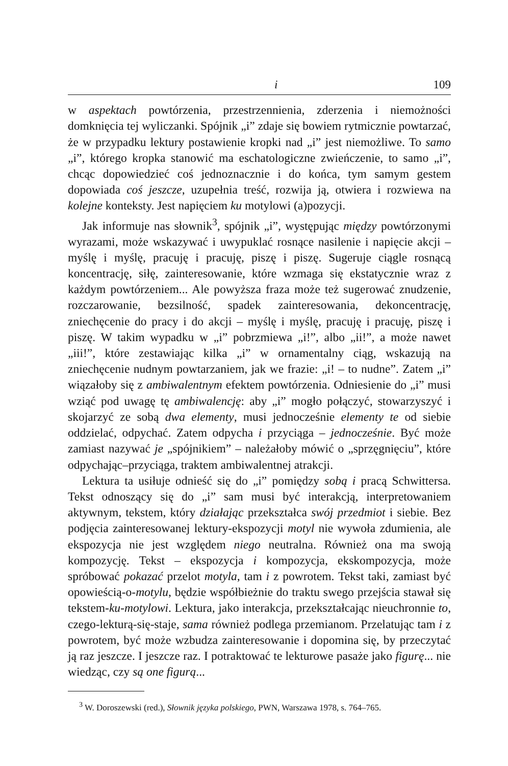i 109
w aspektach powtórzenia, przestrzennienia, zderzenia i niemożności domknięcia tej wyliczanki. Spójnik „i” zdaje się bowiem rytmicznie powtarzać, że w przypadku lektury postawienie kropki nad „i” jest niemożliwe. To samo „i”, którego kropka stanowić ma eschatologiczne zwieńczenie, to samo „i”, chcąc dopowiedzieć coś jednoznacznie i do końca, tym samym gestem dopowiada coś jeszcze, uzupełnia treść, rozwija ją, otwiera i rozwiewa na kolejne konteksty. Jest napięciem ku motylowi (a)pozycji.
Jak informuje nas słownik<sup>3</sup>, spójnik „i”, występując między powtórzonymi wyrazami, może wskazywać i uwypuklać rosnące nasilenie i napięcie akcji – myślę i myślę, pracuję i pracuję, piszę i piszę. Sugeruje ciągle rosnącą koncentrację, siłę, zainteresowanie, które wzmaga się ekstatycznie wraz z każdym powtórzeniem... Ale powyższa fraza może też sugerować znudzenie, rozczarowanie, bezsilność, spadek zainteresowania, dekoncentrację, zniechęcenie do pracy i do akcji – myślę i myślę, pracuję i pracuję, piszę i piszę. W takim wypadku w „i” pobrzmiewa „i!”, albo „ii!”, a może nawet „iii!”, które zestawiając kilka „i” w ornamentalny ciąg, wskazują na zniechęcenie nudnym powtarzaniem, jak we frazie: „i! – to nudne”. Zatem „i” wiązałoby się z ambiwalentnym efektem powtórzenia. Odniesienie do „i” musi wziąć pod uwagę tę ambiwalencję: aby „i” mogło połączyć, stowarzyszyć i skojarzyć ze sobą dwa elementy, musi jednocześnie elementy te od siebie oddzielać, odpychać. Zatem odpycha i przyciąga – jednocześnie. Być może zamiast nazywać je „spójnikiem” – należałoby mówić o „sprzęgnięciu”, które odpychając–przyciąga, traktem ambiwalentnej atrakcji.
Lektura ta usiłuje odnieść się do „i” pomiędzy sobą i pracą Schwittersa. Tekst odnoszący się do „i” sam musi być interakcją, interpretowaniem aktywnym, tekstem, który działając przekształca swój przedmiot i siebie. Bez podjęcia zainteresowanej lektury-ekspozycji motyl nie wywoła zdumienia, ale ekspozycja nie jest względem niego neutralna. Również ona ma swoją kompozycję. Tekst – ekspozycja i kompozycja, ekskompozycja, może spróbować pokazać przelot motyla, tam i z powrotem. Tekst taki, zamiast być opowieścią-o-motylu, będzie współbieżnie do traktu swego przejścia stawał się tekstem-ku-motylowi. Lektura, jako interakcja, przekształcając nieuchronnie to, czego-lekturą-się-staje, sama również podlega przemianom. Przelatując tam i z powrotem, być może wzbudza zainteresowanie i dopomina się, by przeczytać ją raz jeszcze. I jeszcze raz. I potraktować te lekturowe pasaże jako figurę... nie wiedząc, czy są one figurą...
<sup>3</sup> W. Doroszewski (red.), Słownik języka polskiego, PWN, Warszawa 1978, s. 764–765.